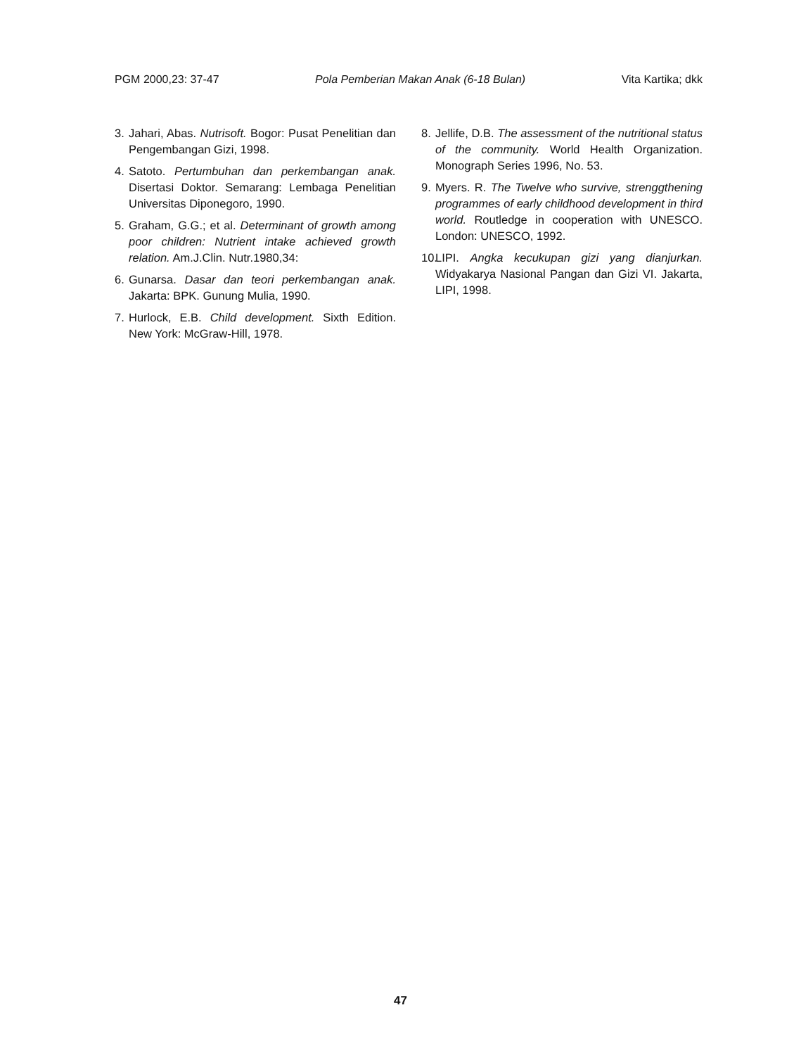PGM 2000,23: 37-47 Pola Pemberian Makan Anak (6-18 Bulan) Vita Kartika; dkk
3. Jahari, Abas. Nutrisoft. Bogor: Pusat Penelitian dan Pengembangan Gizi, 1998.
4. Satoto. Pertumbuhan dan perkembangan anak. Disertasi Doktor. Semarang: Lembaga Penelitian Universitas Diponegoro, 1990.
5. Graham, G.G.; et al. Determinant of growth among poor children: Nutrient intake achieved growth relation. Am.J.Clin. Nutr.1980,34:
6. Gunarsa. Dasar dan teori perkembangan anak. Jakarta: BPK. Gunung Mulia, 1990.
7. Hurlock, E.B. Child development. Sixth Edition. New York: McGraw-Hill, 1978.
8. Jellife, D.B. The assessment of the nutritional status of the community. World Health Organization. Monograph Series 1996, No. 53.
9. Myers. R. The Twelve who survive, strenggthening programmes of early childhood development in third world. Routledge in cooperation with UNESCO. London: UNESCO, 1992.
10. LIPI. Angka kecukupan gizi yang dianjurkan. Widyakarya Nasional Pangan dan Gizi VI. Jakarta, LIPI, 1998.
47